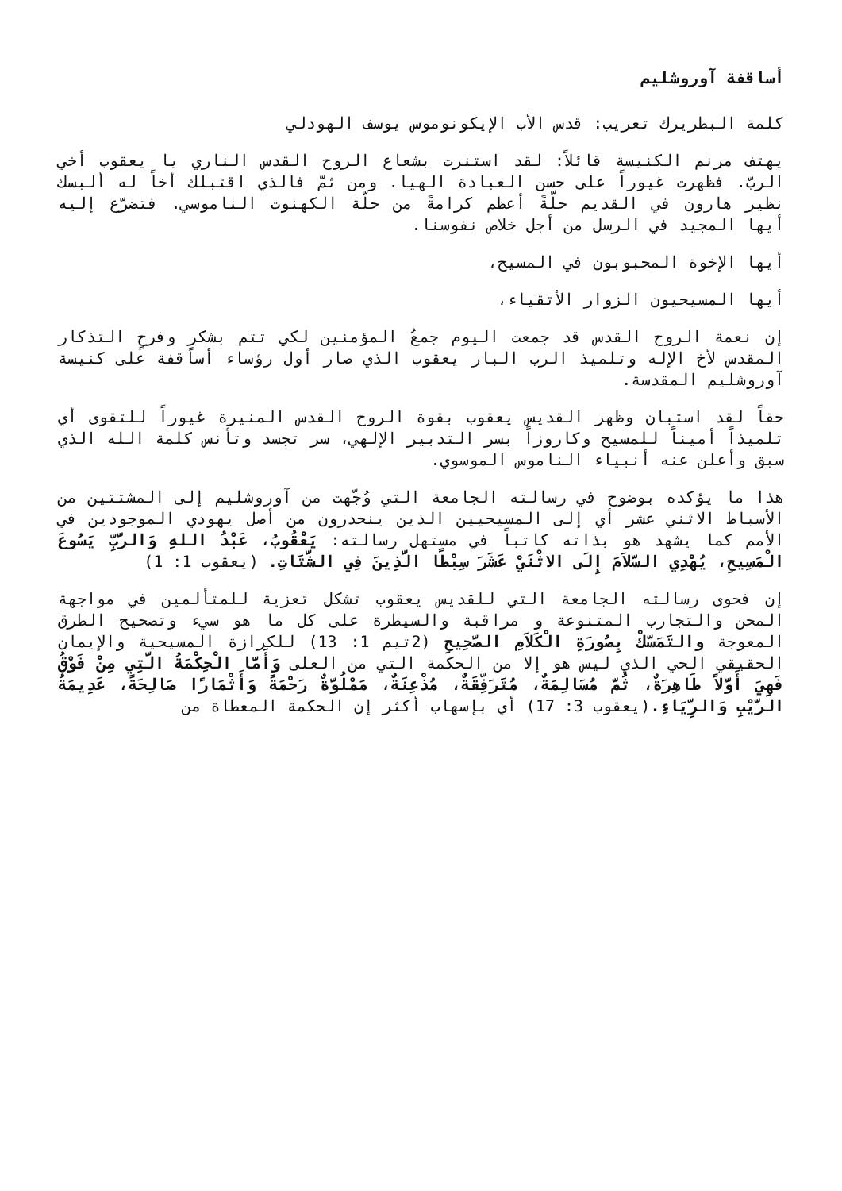أساقفة آوروشليم
كلمة البطريرك تعريب: قدس الأب الإيكونوموس يوسف الهودلي
يهتف مرنم الكنيسة قائلاً: لقد استنرت بشعاع الروح القدس الناري يا يعقوب أخي الربّ. فظهرت غيوراً على حسن العبادة الهيا. ومن ثمّ فالذي اقتبلك أخاً له ألبسك نظير هارون في القديم حلّةً أعظم كرامةً من حلّة الكهنوت الناموسي. فتضرّع إليه أيها المجيد في الرسل من أجل خلاص نفوسنا.
أيها الإخوة المحبوبون في المسيح،
أيها المسيحيون الزوار الأتقياء،
إن نعمة الروح القدس قد جمعت اليوم جمعُ المؤمنين لكي تتم بشكرٍ وفرحٍ التذكار المقدس لأخ الإله وتلميذ الرب البار يعقوب الذي صار أول رؤساء أساقفة على كنيسة آوروشليم المقدسة.
حقاً لقد استبان وظهر القديس يعقوب بقوة الروح القدس المنيرة غيوراً للتقوى أي تلميذاً أميناً للمسيح وكاروزاً بسر التدبير الإلهي، سر تجسد وتأنس كلمة الله الذي سبق وأعلن عنه أنبياء الناموس الموسوي.
هذا ما يؤكده بوضوح في رسالته الجامعة التي وُجّهت من آوروشليم إلى المشتتين من الأسباط الاثني عشر أي إلى المسيحيين الذين ينحدرون من أصل يهودي الموجودين في الأمم كما يشهد هو بذاته كاتباً في مستهل رسالته: يَعْقُوبُ، عَبْدُ اللهِ وَالرَّبِّ يَسُوعَ الْمَسِيحِ، يُهْدِي السَّلاَمَ إِلَى الاثْنَيْ عَشَرَ سِبْطًا الَّذِينَ فِي الشَّتَاتِ. (يعقوب 1: 1)
إن فحوى رسالته الجامعة التي للقديس يعقوب تشكل تعزية للمتألمين في مواجهة المحن والتجارب المتنوعة و مراقبة والسيطرة على كل ما هو سيء وتصحيح الطرق المعوجة والتَمَسَّكْ بِصُورَةِ الْكَلاَمِ الصَّحِيحِ (2تيم 1: 13) للكرازة المسيحية والإيمان الحقيقي الحي الذي ليس هو إلا من الحكمة التي من العلى وَأَمَّا الْحِكْمَةُ الَّتِي مِنْ فَوْقُ فَهِيَ أَوَّلاً طَاهِرَةٌ، ثُمَّ مُسَالِمَةٌ، مُتَرَفِّقَةٌ، مُذْعِنَةٌ، مَمْلُوَّةٌ رَحْمَةً وَأَثْمَارًا صَالِحَةً، عَدِيمَةُ الرَّيْبِ وَالرِّيَاءِ.(يعقوب 3: 17) أي بإسهاب أكثر إن الحكمة المعطاة من